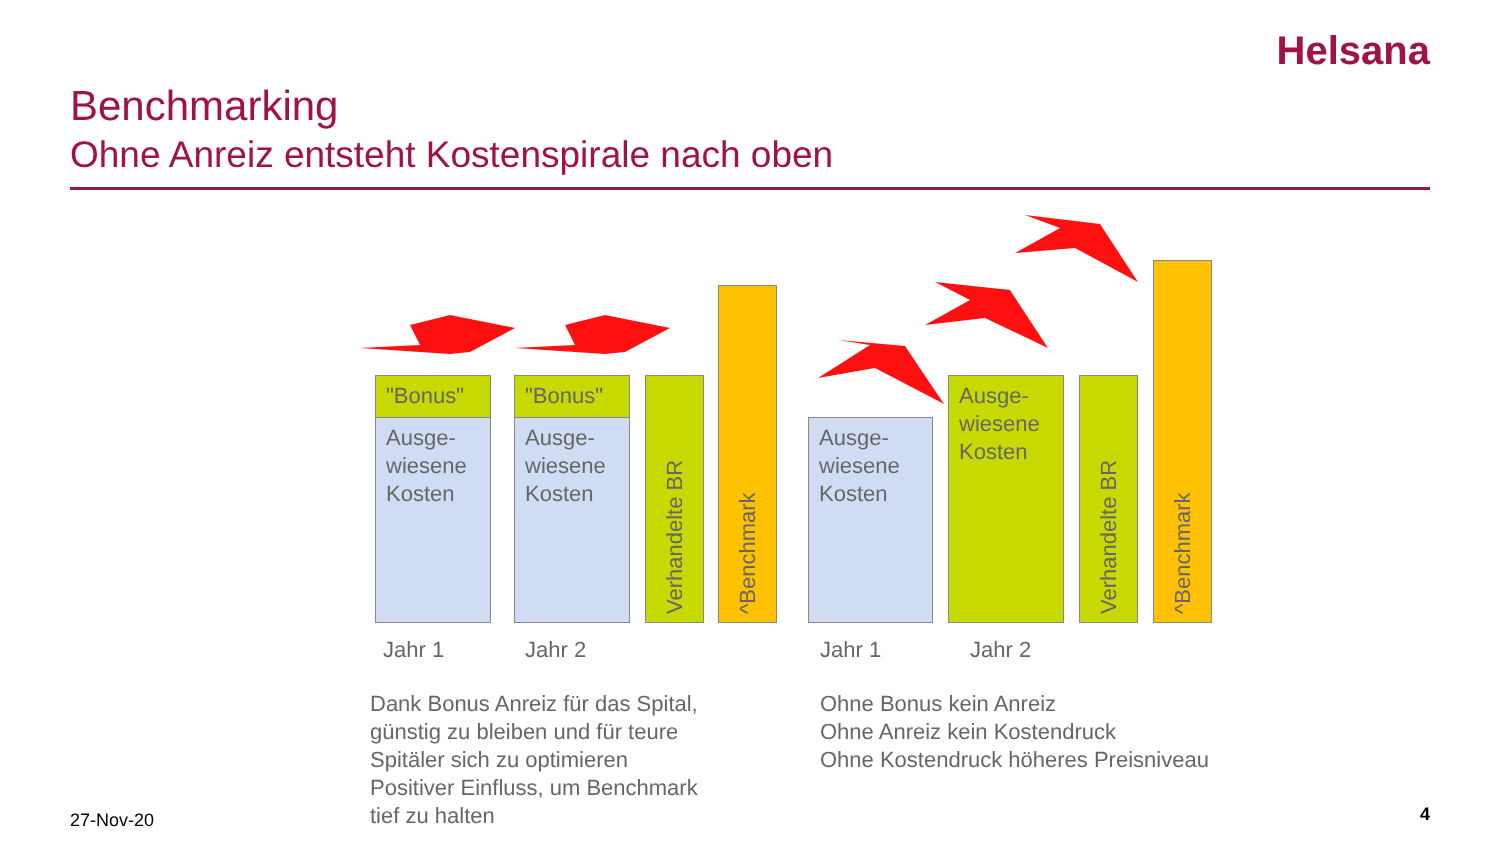Helsana
Benchmarking
Ohne Anreiz entsteht Kostenspirale nach oben
"Bonus"
Ausge-
wiesene
Kosten
"Bonus"
Ausge-
wiesene
Kosten
Verhandelte BR
^Benchmark
Ausge-
wiesene
Kosten
Ausge-
wiesene
Kosten
Verhandelte BR
^Benchmark
Jahr 1 Jahr 2 Jahr 1 Jahr 2
Dank Bonus Anreiz für das Spital,
günstig zu bleiben und für teure
Spitäler sich zu optimieren
Positiver Einfluss, um Benchmark
tief zu halten
Ohne Bonus kein Anreiz
Ohne Anreiz kein Kostendruck
Ohne Kostendruck höheres Preisniveau
27-Nov-20 4